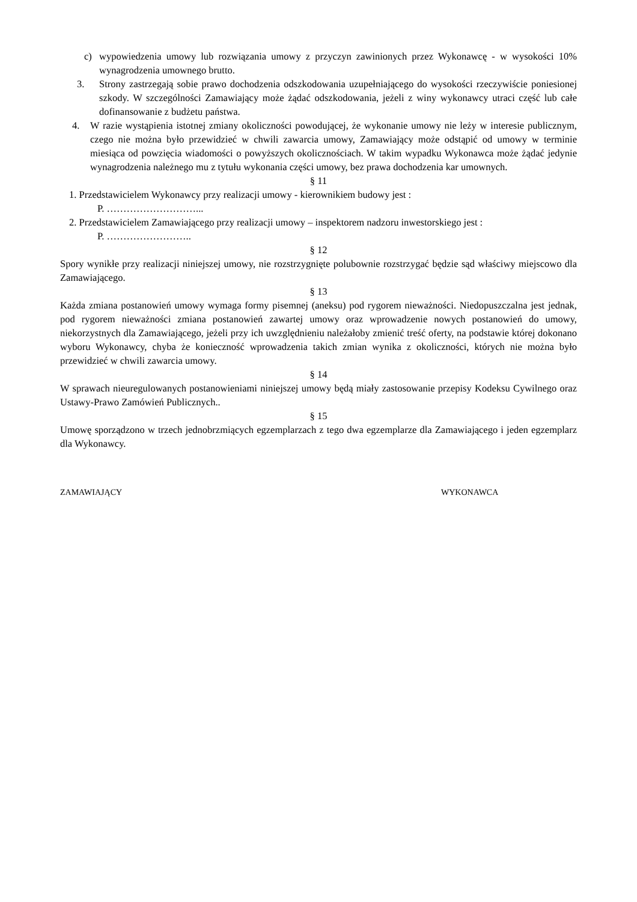c) wypowiedzenia umowy lub rozwiązania umowy z przyczyn zawinionych przez Wykonawcę - w wysokości 10% wynagrodzenia umownego brutto.
3. Strony zastrzegają sobie prawo dochodzenia odszkodowania uzupełniającego do wysokości rzeczywiście poniesionej szkody. W szczególności Zamawiający może żądać odszkodowania, jeżeli z winy wykonawcy utraci część lub całe dofinansowanie z budżetu państwa.
4. W razie wystąpienia istotnej zmiany okoliczności powodującej, że wykonanie umowy nie leży w interesie publicznym, czego nie można było przewidzieć w chwili zawarcia umowy, Zamawiający może odstąpić od umowy w terminie miesiąca od powzięcia wiadomości o powyższych okolicznościach. W takim wypadku Wykonawca może żądać jedynie wynagrodzenia należnego mu z tytułu wykonania części umowy, bez prawa dochodzenia kar umownych.
§ 11
1. Przedstawicielem Wykonawcy przy realizacji umowy - kierownikiem budowy jest :
P. ………………………...
2. Przedstawicielem Zamawiającego przy realizacji umowy – inspektorem nadzoru inwestorskiego jest :
P. ……………………..
§ 12
Spory wynikłe przy realizacji niniejszej umowy, nie rozstrzygnięte polubownie rozstrzygać będzie sąd właściwy miejscowo dla Zamawiającego.
§ 13
Każda zmiana postanowień umowy wymaga formy pisemnej (aneksu) pod rygorem nieważności. Niedopuszczalna jest jednak, pod rygorem nieważności zmiana postanowień zawartej umowy oraz wprowadzenie nowych postanowień do umowy, niekorzystnych dla Zamawiającego, jeżeli przy ich uwzględnieniu należałoby zmienić treść oferty, na podstawie której dokonano wyboru Wykonawcy, chyba że konieczność wprowadzenia takich zmian wynika z okoliczności, których nie można było przewidzieć w chwili zawarcia umowy.
§ 14
W sprawach nieuregulowanych postanowieniami niniejszej umowy będą miały zastosowanie przepisy Kodeksu Cywilnego oraz Ustawy-Prawo Zamówień Publicznych..
§ 15
Umowę sporządzono w trzech jednobrzmiących egzemplarzach z tego dwa egzemplarze dla Zamawiającego i jeden egzemplarz dla Wykonawcy.
ZAMAWIAJĄCY WYKONAWCA